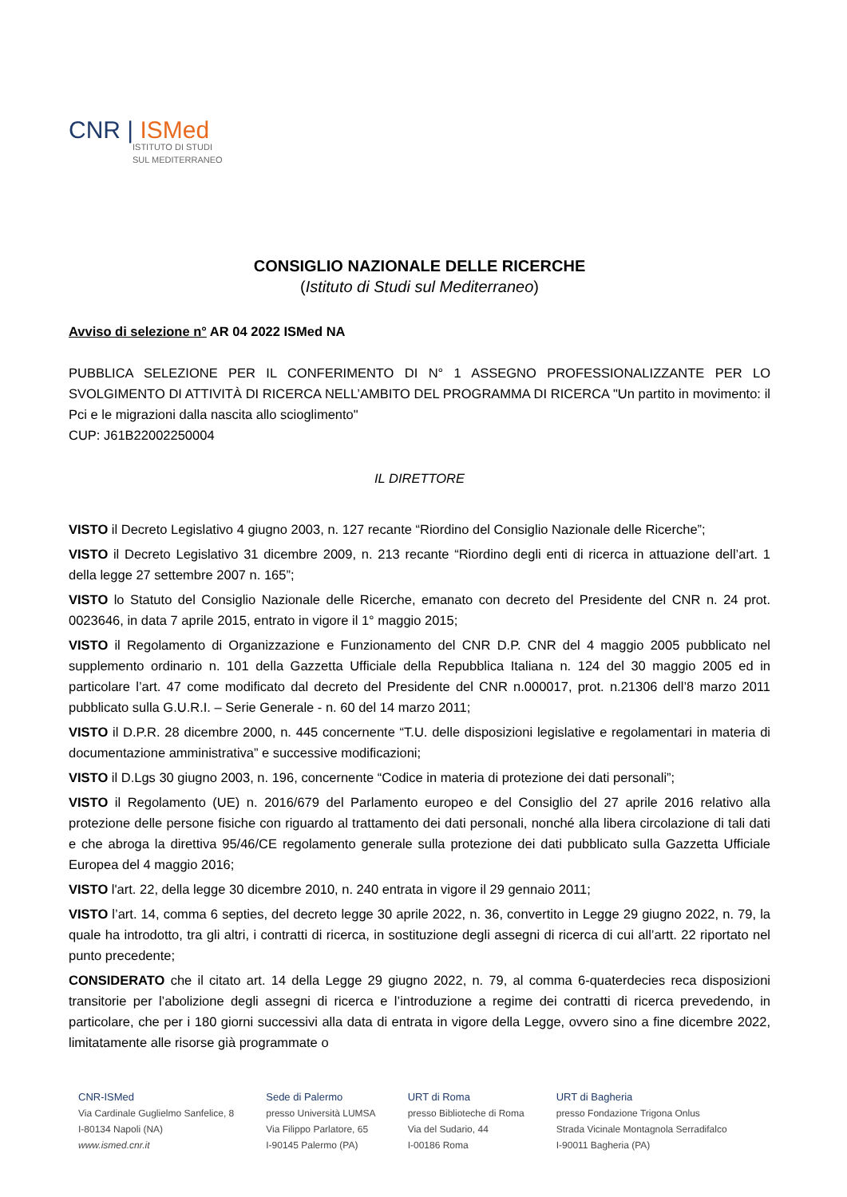CNR | ISMed
ISTITUTO DI STUDI
SUL MEDITERRANEO
CONSIGLIO NAZIONALE DELLE RICERCHE
(Istituto di Studi sul Mediterraneo)
Avviso di selezione n° AR 04 2022 ISMed NA
PUBBLICA SELEZIONE PER IL CONFERIMENTO DI N° 1 ASSEGNO PROFESSIONALIZZANTE PER LO SVOLGIMENTO DI ATTIVITÀ DI RICERCA NELL’AMBITO DEL PROGRAMMA DI RICERCA "Un partito in movimento: il Pci e le migrazioni dalla nascita allo scioglimento"
CUP: J61B22002250004
IL DIRETTORE
VISTO il Decreto Legislativo 4 giugno 2003, n. 127 recante “Riordino del Consiglio Nazionale delle Ricerche”;
VISTO il Decreto Legislativo 31 dicembre 2009, n. 213 recante “Riordino degli enti di ricerca in attuazione dell’art. 1 della legge 27 settembre 2007 n. 165”;
VISTO lo Statuto del Consiglio Nazionale delle Ricerche, emanato con decreto del Presidente del CNR n. 24 prot. 0023646, in data 7 aprile 2015, entrato in vigore il 1° maggio 2015;
VISTO il Regolamento di Organizzazione e Funzionamento del CNR D.P. CNR del 4 maggio 2005 pubblicato nel supplemento ordinario n. 101 della Gazzetta Ufficiale della Repubblica Italiana n. 124 del 30 maggio 2005 ed in particolare l’art. 47 come modificato dal decreto del Presidente del CNR n.000017, prot. n.21306 dell’8 marzo 2011 pubblicato sulla G.U.R.I. – Serie Generale - n. 60 del 14 marzo 2011;
VISTO il D.P.R. 28 dicembre 2000, n. 445 concernente “T.U. delle disposizioni legislative e regolamentari in materia di documentazione amministrativa” e successive modificazioni;
VISTO il D.Lgs 30 giugno 2003, n. 196, concernente “Codice in materia di protezione dei dati personali”;
VISTO il Regolamento (UE) n. 2016/679 del Parlamento europeo e del Consiglio del 27 aprile 2016 relativo alla protezione delle persone fisiche con riguardo al trattamento dei dati personali, nonché alla libera circolazione di tali dati e che abroga la direttiva 95/46/CE regolamento generale sulla protezione dei dati pubblicato sulla Gazzetta Ufficiale Europea del 4 maggio 2016;
VISTO l'art. 22, della legge 30 dicembre 2010, n. 240 entrata in vigore il 29 gennaio 2011;
VISTO l’art. 14, comma 6 septies, del decreto legge 30 aprile 2022, n. 36, convertito in Legge 29 giugno 2022, n. 79, la quale ha introdotto, tra gli altri, i contratti di ricerca, in sostituzione degli assegni di ricerca di cui all’artt. 22 riportato nel punto precedente;
CONSIDERATO che il citato art. 14 della Legge 29 giugno 2022, n. 79, al comma 6-quaterdecies reca disposizioni transitorie per l’abolizione degli assegni di ricerca e l’introduzione a regime dei contratti di ricerca prevedendo, in particolare, che per i 180 giorni successivi alla data di entrata in vigore della Legge, ovvero sino a fine dicembre 2022, limitatamente alle risorse già programmate o
CNR-ISMed
Via Cardinale Guglielmo Sanfelice, 8
I-80134 Napoli (NA)
www.ismed.cnr.it
Sede di Palermo
presso Università LUMSA
Via Filippo Parlatore, 65
I-90145 Palermo (PA)
URT di Roma
presso Biblioteche di Roma
Via del Sudario, 44
I-00186 Roma
URT di Bagheria
presso Fondazione Trigona Onlus
Strada Vicinale Montagnola Serradifalco
I-90011 Bagheria (PA)